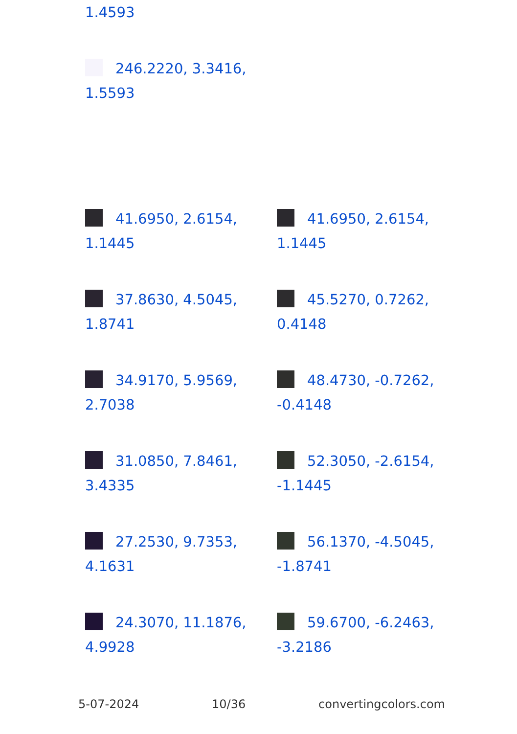1.4593
246.2220, 3.3416, 1.5593
41.6950, 2.6154, 1.1445
41.6950, 2.6154, 1.1445
37.8630, 4.5045, 1.8741
45.5270, 0.7262, 0.4148
34.9170, 5.9569, 2.7038
48.4730, -0.7262, -0.4148
31.0850, 7.8461, 3.4335
52.3050, -2.6154, -1.1445
27.2530, 9.7353, 4.1631
56.1370, -4.5045, -1.8741
24.3070, 11.1876, 4.9928
59.6700, -6.2463, -3.2186
5-07-2024 10/36 convertingcolors.com